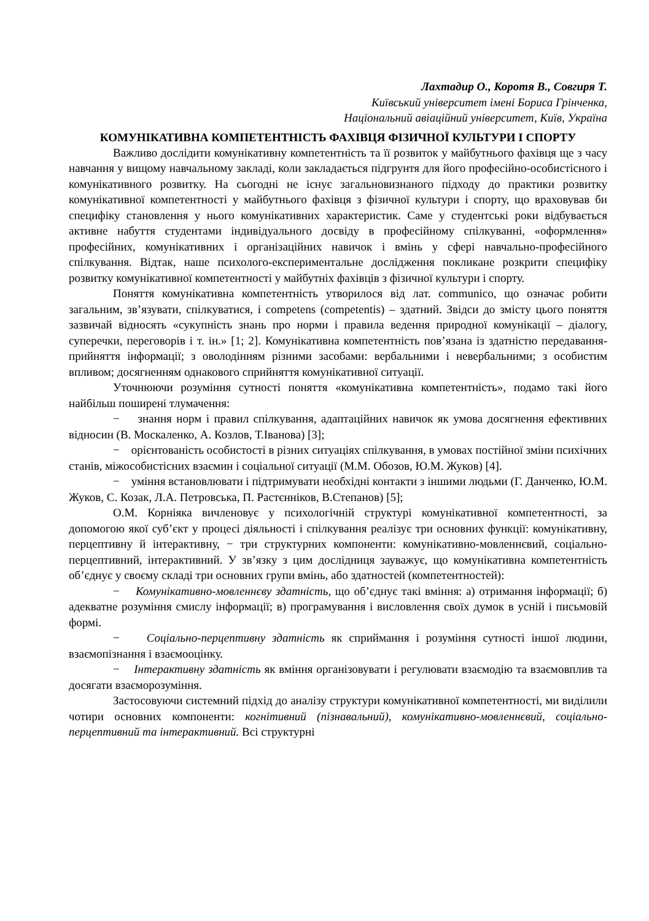Лахтадир О., Коротя В., Совгиря Т.
Київський університет імені Бориса Грінченка,
Національний авіаційний університет, Київ, Україна
КОМУНІКАТИВНА КОМПЕТЕНТНІСТЬ ФАХІВЦЯ ФІЗИЧНОЇ КУЛЬТУРИ І СПОРТУ
Важливо дослідити комунікативну компетентність та її розвиток у майбутнього фахівця ще з часу навчання у вищому навчальному закладі, коли закладається підгрунтя для його професійно-особистісного і комунікативного розвитку. На сьогодні не існує загальновизнаного підходу до практики розвитку комунікативної компетентності у майбутнього фахівця з фізичної культури і спорту, що враховував би специфіку становлення у нього комунікативних характеристик. Саме у студентські роки відбувається активне набуття студентами індивідуального досвіду в професійному спілкуванні, «оформлення» професійних, комунікативних і організаційних навичок і вмінь у сфері навчально-професійного спілкування. Відтак, наше психолого-експериментальне дослідження покликане розкрити специфіку розвитку комунікативної компетентності у майбутніх фахівців з фізичної культури і спорту.
Поняття комунікативна компетентність утворилося від лат. communico, що означає робити загальним, зв’язувати, спілкуватися, і competens (competentis) – здатний. Звідси до змісту цього поняття зазвичай відносять «сукупність знань про норми і правила ведення природної комунікації – діалогу, суперечки, переговорів і т. ін.» [1; 2]. Комунікативна компетентність пов’язана із здатністю передавання-прийняття інформації; з оволодінням різними засобами: вербальними і невербальними; з особистим впливом; досягненням однакового сприйняття комунікативної ситуації.
Уточнюючи розуміння сутності поняття «комунікативна компетентність», подамо такі його найбільш поширені тлумачення:
− знання норм і правил спілкування, адаптаційних навичок як умова досягнення ефективних відносин (В. Москаленко, А. Козлов, Т.Іванова) [3];
− орієнтованість особистості в різних ситуаціях спілкування, в умовах постійної зміни психічних станів, міжособистісних взаємин і соціальної ситуації (М.М. Обозов, Ю.М. Жуков) [4].
− уміння встановлювати і підтримувати необхідні контакти з іншими людьми (Г. Данченко, Ю.М. Жуков, С. Козак, Л.А. Петровська, П. Растєнніков, В.Степанов) [5];
О.М. Корніяка вичленовує у психологічній структурі комунікативної компетентності, за допомогою якої суб’єкт у процесі діяльності і спілкування реалізує три основних функції: комунікативну, перцептивну й інтерактивну, − три структурних компоненти: комунікативно-мовленнєвий, соціально-перцептивний, інтерактивний. У зв’язку з цим дослідниця зауважує, що комунікативна компетентність об’єднує у своєму складі три основних групи вмінь, або здатностей (компетентностей):
− Комунікативно-мовленнєву здатність, що об’єднує такі вміння: а) отримання інформації; б) адекватне розуміння смислу інформації; в) програмування і висловлення своїх думок в усній і письмовій формі.
− Соціально-перцептивну здатність як сприймання і розуміння сутності іншої людини, взаємопізнання і взаємооцінку.
− Інтерактивну здатність як вміння організовувати і регулювати взаємодію та взаємовплив та досягати взаєморозуміння.
Застосовуючи системний підхід до аналізу структури комунікативної компетентності, ми виділили чотири основних компоненти: когнітивний (пізнавальний), комунікативно-мовленнєвий, соціально-перцептивний та інтерактивний. Всі структурні